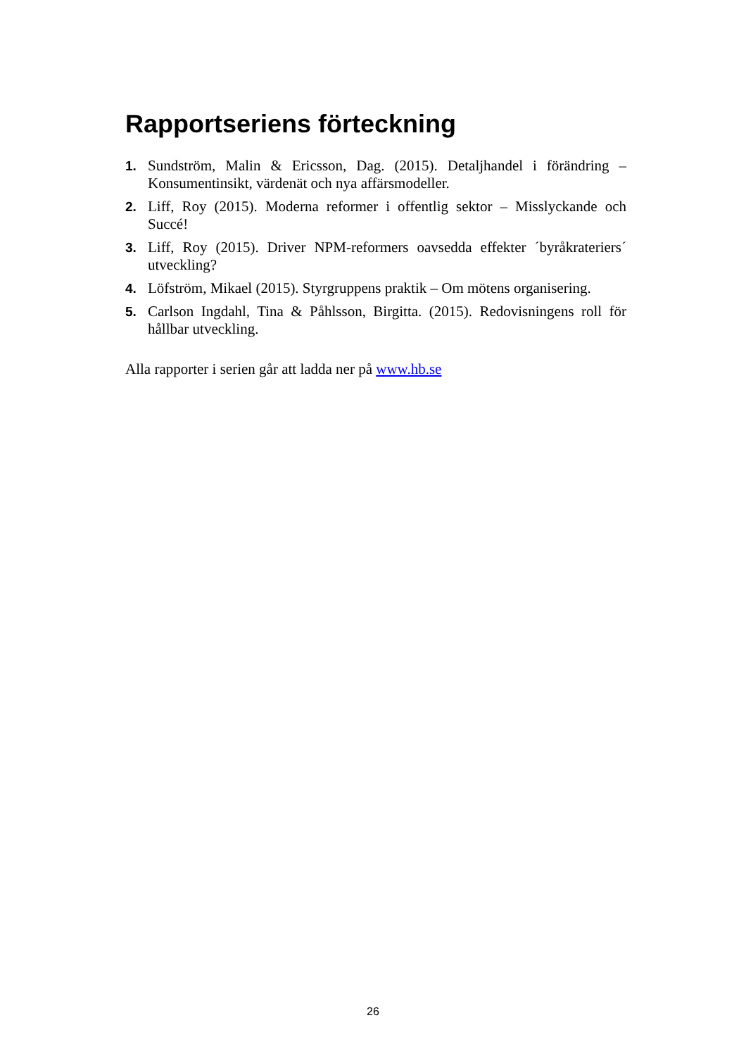Rapportseriens förteckning
1. Sundström, Malin & Ericsson, Dag. (2015). Detaljhandel i förändring – Konsumentinsikt, värdenät och nya affärsmodeller.
2. Liff, Roy (2015). Moderna reformer i offentlig sektor – Misslyckande och Succé!
3. Liff, Roy (2015). Driver NPM-reformers oavsedda effekter ´byråkrateriers´ utveckling?
4. Löfström, Mikael (2015). Styrgruppens praktik – Om mötens organisering.
5. Carlson Ingdahl, Tina & Påhlsson, Birgitta. (2015). Redovisningens roll för hållbar utveckling.
Alla rapporter i serien går att ladda ner på www.hb.se
26